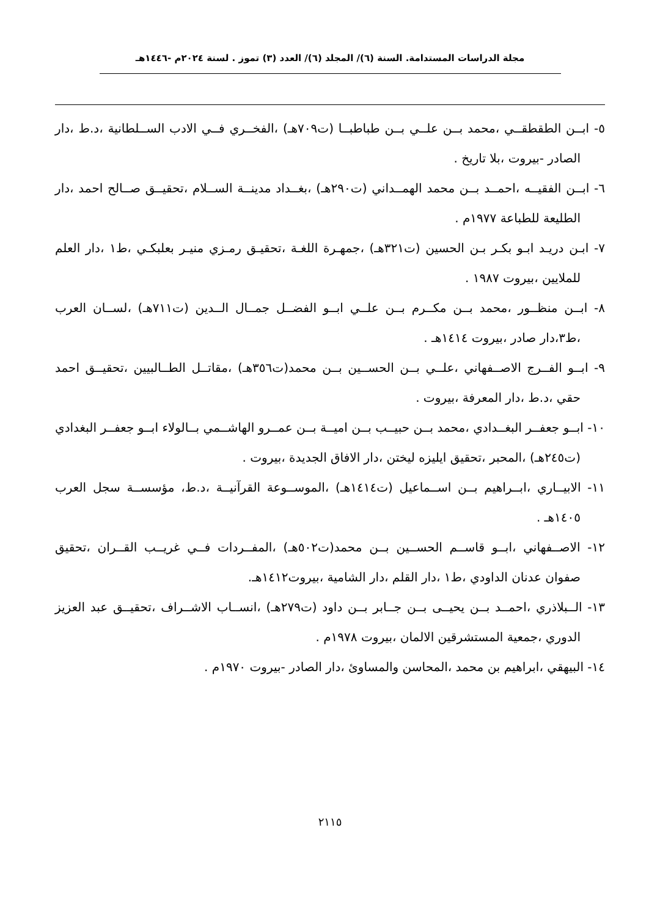مجلة الدراسات المستدامة. السنة (٦)/ المجلد (٦)/ العدد (٣) تموز . لسنة ٢٠٢٤م -١٤٤٦هـ
٥- ابــن الطقطقــي ،محمد بــن علــي بــن طباطبــا (ت٧٠٩هـ) ،الفخــري فــي الادب الســلطانية ،د.ط ،دار الصادر -بيروت ،بلا تاريخ .
٦- ابــن الفقيــه ،احمــد بــن محمد الهمــداني (ت٢٩٠هـ) ،بغــداد مدينــة الســلام ،تحقيــق صــالح احمد ،دار الطليعة للطباعة ١٩٧٧م .
٧- ابـن دريـد ابـو بكـر بـن الحسين (ت٣٢١هـ) ،جمهـرة اللغـة ،تحقيـق رمـزي منيـر بعلبكـي ،ط١ ،دار العلم للملايين ،بيروت ١٩٨٧ .
٨- ابــن منظــور ،محمد بــن مكــرم بــن علــي ابــو الفضــل جمــال الــدين (ت٧١١هـ) ،لســان العرب ،ط٣،دار صادر ،بيروت ١٤١٤هـ .
٩- ابــو الفــرج الاصــفهاني ،علــي بــن الحســين بــن محمد(ت٣٥٦هـ) ،مقاتــل الطــالبيين ،تحقيــق احمد حقي ،د.ط ،دار المعرفة ،بيروت .
١٠- ابــو جعفــر البغــدادي ،محمد بــن حبيــب بــن اميــة بــن عمــرو الهاشــمي بــالولاء ابــو جعفــر البغدادي (ت٢٤٥هـ) ،المحبر ،تحقيق ايليزه ليختن ،دار الافاق الجديدة ،بيروت .
١١- الابيــاري ،ابــراهيم بــن اســماعيل (ت١٤١٤هـ) ،الموســوعة القرآنيــة ،د.ط، مؤسســة سجل العرب ١٤٠٥هـ .
١٢- الاصــفهاني ،ابــو قاســم الحســين بــن محمد(ت٥٠٢هـ) ،المفــردات فــي غريــب القــران ،تحقيق صفوان عدنان الداودي ،ط١ ،دار القلم ،دار الشامية ،بيروت١٤١٢هـ.
١٣- الــبلاذري ،احمــد بــن يحيــى بــن جــابر بــن داود (ت٢٧٩هـ) ،انســاب الاشــراف ،تحقيــق عبد العزيز الدوري ،جمعية المستشرقين الالمان ،بيروت ١٩٧٨م .
١٤- البيهقي ،ابراهيم بن محمد ،المحاسن والمساوئ ،دار الصادر -بيروت ١٩٧٠م .
٢١١٥